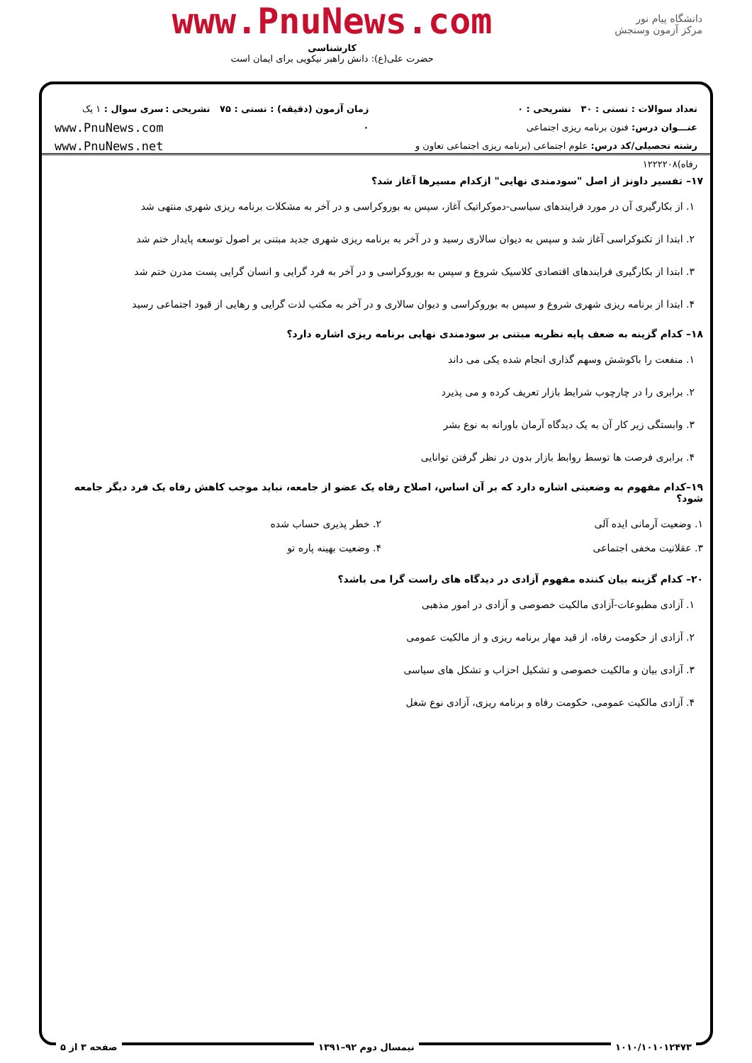دانشگاه پیام نور
مرکز آزمون وسنجش
www.PnuNews.com
کارشناسی
حضرت علی(ع): دانش راهبر نیکویی برای ایمان است
تعداد سوالات : تستی : ۳۰ تشریحی : ۰
عنـــوان درس: فنون برنامه ریزی اجتماعی
رشته تحصیلی/کد درس: علوم اجتماعی (برنامه ریزی اجتماعی تعاون و رفاه)۱۲۲۲۲۰۸
زمان آزمون (دقیقه) : تستی : ۷۵ تشریحی : ۰
سری سوال : ۱ یک
www.PnuNews.com
www.PnuNews.net
۱۷– تفسیر داونز از اصل "سودمندی نهایی" ازکدام مسیرها آغاز شد؟
۱. از بکارگیری آن در مورد فرایندهای سیاسی-دموکراتیک آغاز، سپس به بوروکراسی و در آخر به مشکلات برنامه ریزی شهری منتهی شد
۲. ابتدا از تکنوکراسی آغاز شد و سپس به دیوان سالاری رسید و در آخر به برنامه ریزی شهری جدید مبتنی بر اصول توسعه پایدار ختم شد
۳. ابتدا از بکارگیری فرایندهای اقتصادی کلاسیک شروع و سپس به بوروکراسی و در آخر به فرد گرایی و انسان گرایی پست مدرن ختم شد
۴. ابتدا از برنامه ریزی شهری شروع و سپس به بوروکراسی و دیوان سالاری و در آخر به مکتب لذت گرایی و رهایی از قیود اجتماعی رسید
۱۸– کدام گزینه به ضعف پایه نظریه مبتنی بر سودمندی نهایی برنامه ریزی اشاره دارد؟
۱. منفعت را باکوشش وسهم گذاری انجام شده یکی می داند
۲. برابری را در چارچوب شرایط بازار تعریف کرده و می پذیرد
۳. وابستگی زیر کار آن به یک دیدگاه آرمان باورانه به نوع بشر
۴. برابری فرصت ها توسط روابط بازار بدون در نظر گرفتن توانایی
۱۹–کدام مفهوم به وضعیتی اشاره دارد که بر آن اساس، اصلاح رفاه یک عضو از جامعه، نباید موجب کاهش رفاه یک فرد دیگر جامعه شود؟
۱. وضعیت آرمانی ایده آلی ۲. خطر پذیری حساب شده
۳. عقلانیت مخفی اجتماعی ۴. وضعیت بهینه پاره تو
۲۰– کدام گزینه بیان کننده مفهوم آزادی در دیدگاه های راست گرا می باشد؟
۱. آزادی مطبوعات-آزادی مالکیت خصوصی و آزادی در امور مذهبی
۲. آزادی از حکومت رفاه، از قید مهار برنامه ریزی و از مالکیت عمومی
۳. آزادی بیان و مالکیت خصوصی و تشکیل احزاب و تشکل های سیاسی
۴. آزادی مالکیت عمومی، حکومت رفاه و برنامه ریزی، آزادی نوع شغل
۱۰۱۰/۱۰۱۰۱۲۴۷۳ نیمسال دوم ۹۲–۱۳۹۱ صفحه ۳ از ۵